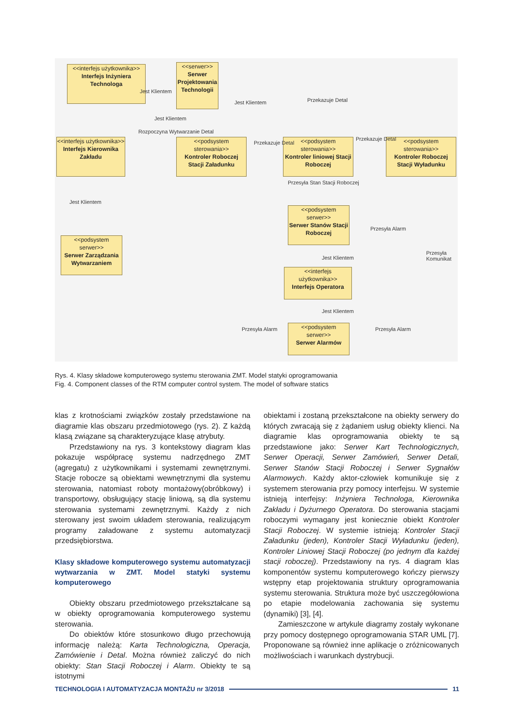<<interfejs użytkownika>>
Interfejs Inżyniera Technologa
<<serwer>>
Serwer Projektowania Technologii
<<interfejs użytkownika>>
Interfejs Kierownika Zakładu
<<podsystem sterowania>>
Kontroler Roboczej Stacji Załadunku
<<podsystem sterowania>>
Kontroler liniowej Stacji Roboczej
<<podsystem sterowania>>
Kontroler Roboczej Stacji Wyładunku
<<podsystem serwer>>
Serwer Stanów Stacji Roboczej
<<podsystem serwer>>
Serwer Zarządzania Wytwarzaniem
<<interfejs użytkownika>>
Interfejs Operatora
<<podsystem serwer>>
Serwer Alarmów
Jest Klientem
Jest Klientem
Jest Klientem
Przekazuje Detal
Rozpoczyna Wytwarzanie Detal
Przekazuje Detal
Przekazuje Detal
Przesyła Stan Stacji Roboczej
Jest Klientem
Przesyła Alarm
Przesyła Komunikat
Jest Klientem
Jest Klientem
Przesyła Alarm Przesyła Alarm
Rys. 4. Klasy składowe komputerowego systemu sterowania ZMT. Model statyki oprogramowania
Fig. 4. Component classes of the RTM computer control system. The model of software statics
klas z krotnościami związków zostały przedstawione na diagramie klas obszaru przedmiotowego (rys. 2). Z każdą klasą związane są charakteryzujące klasę atrybuty.
Przedstawiony na rys. 3 kontekstowy diagram klas pokazuje współpracę systemu nadrzędnego ZMT (agregatu) z użytkownikami i systemami zewnętrznymi. Stacje robocze są obiektami wewnętrznymi dla systemu sterowania, natomiast roboty montażowy(obróbkowy) i transportowy, obsługujący stację liniową, są dla systemu sterowania systemami zewnętrznymi. Każdy z nich sterowany jest swoim układem sterowania, realizującym programy załadowane z systemu automatyzacji przedsiębiorstwa.
Klasy składowe komputerowego systemu automatyzacji wytwarzania w ZMT. Model statyki systemu komputerowego
Obiekty obszaru przedmiotowego przekształcane są w obiekty oprogramowania komputerowego systemu sterowania.
Do obiektów które stosunkowo długo przechowują informację należą: Karta Technologiczna, Operacja, Zamówienie i Detal. Można również zaliczyć do nich obiekty: Stan Stacji Roboczej i Alarm. Obiekty te są istotnymi
obiektami i zostaną przekształcone na obiekty serwery do których zwracają się z żądaniem usług obiekty klienci. Na diagramie klas oprogramowania obiekty te są przedstawione jako: Serwer Kart Technologicznych, Serwer Operacji, Serwer Zamówień, Serwer Detali, Serwer Stanów Stacji Roboczej i Serwer Sygnałów Alarmowych. Każdy aktor-człowiek komunikuje się z systemem sterowania przy pomocy interfejsu. W systemie istnieją interfejsy: Inżyniera Technologa, Kierownika Zakładu i Dyżurnego Operatora. Do sterowania stacjami roboczymi wymagany jest koniecznie obiekt Kontroler Stacji Roboczej. W systemie istnieją: Kontroler Stacji Załadunku (jeden), Kontroler Stacji Wyładunku (jeden), Kontroler Liniowej Stacji Roboczej (po jednym dla każdej stacji roboczej). Przedstawiony na rys. 4 diagram klas komponentów systemu komputerowego kończy pierwszy wstępny etap projektowania struktury oprogramowania systemu sterowania. Struktura może być uszczegółowiona po etapie modelowania zachowania się systemu (dynamiki) [3], [4].
Zamieszczone w artykule diagramy zostały wykonane przy pomocy dostępnego oprogramowania STAR UML [7]. Proponowane są również inne aplikacje o zróżnicowanych możliwościach i warunkach dystrybucji.
TECHNOLOGIA I AUTOMATYZACJA MONTAŻU nr 3/2018 11